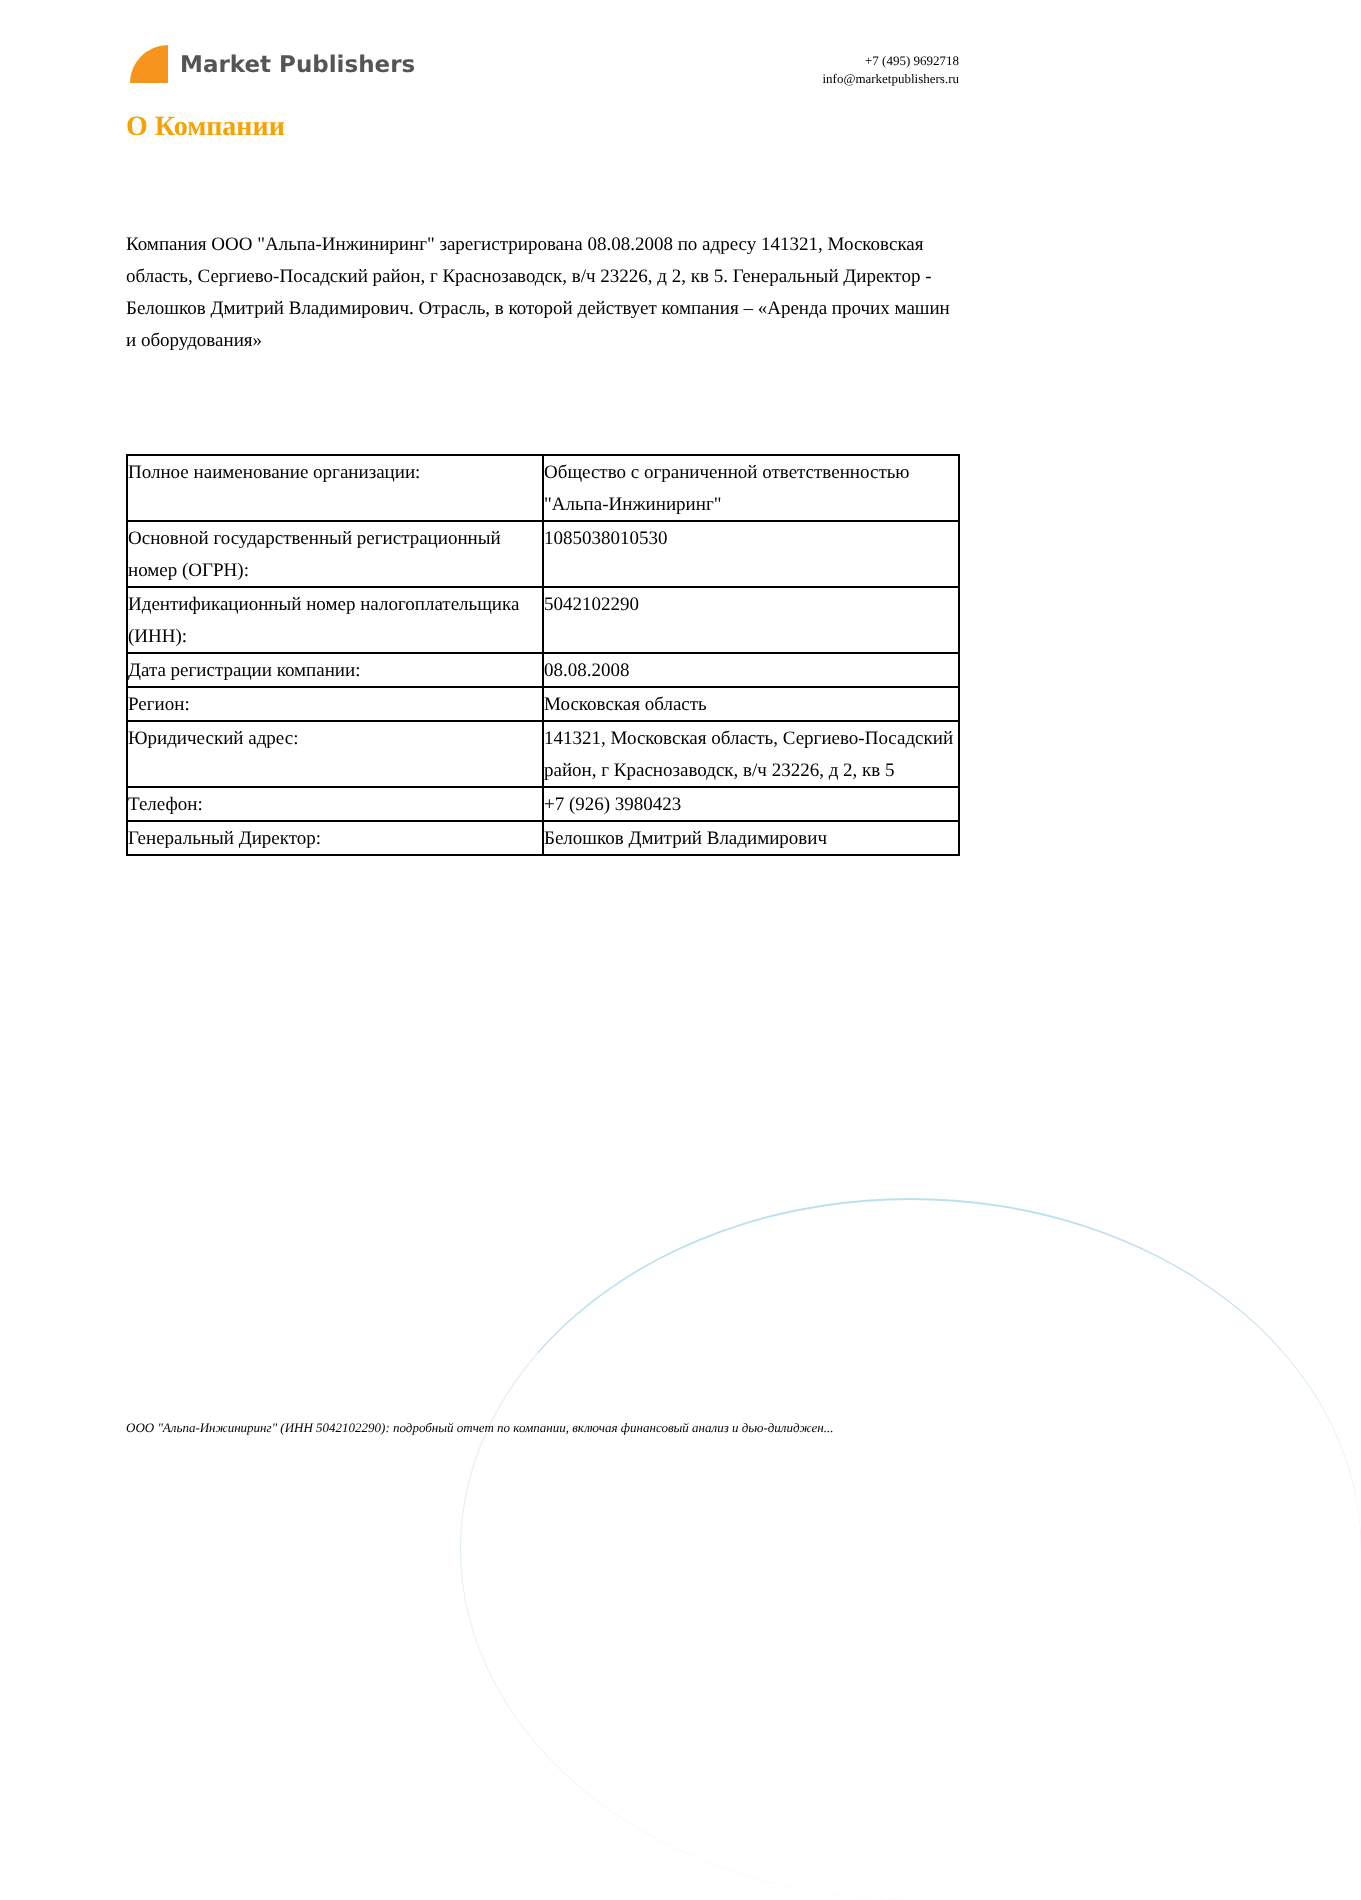Market Publishers
+7 (495) 9692718
info@marketpublishers.ru
О Компании
Компания ООО "Альпа-Инжиниринг" зарегистрирована 08.08.2008 по адресу 141321, Московская область, Сергиево-Посадский район, г Краснозаводск, в/ч 23226, д 2, кв 5. Генеральный Директор - Белошков Дмитрий Владимирович. Отрасль, в которой действует компания – «Аренда прочих машин и оборудования»
| Полное наименование организации: | Общество с ограниченной ответственностью "Альпа-Инжиниринг" |
| Основной государственный регистрационный номер (ОГРН): | 1085038010530 |
| Идентификационный номер налогоплательщика (ИНН): | 5042102290 |
| Дата регистрации компании: | 08.08.2008 |
| Регион: | Московская область |
| Юридический адрес: | 141321, Московская область, Сергиево-Посадский район, г Краснозаводск, в/ч 23226, д 2, кв 5 |
| Телефон: | +7 (926) 3980423 |
| Генеральный Директор: | Белошков Дмитрий Владимирович |
ООО "Альпа-Инжиниринг" (ИНН 5042102290): подробный отчет по компании, включая финансовый анализ и дью-дилиджен...